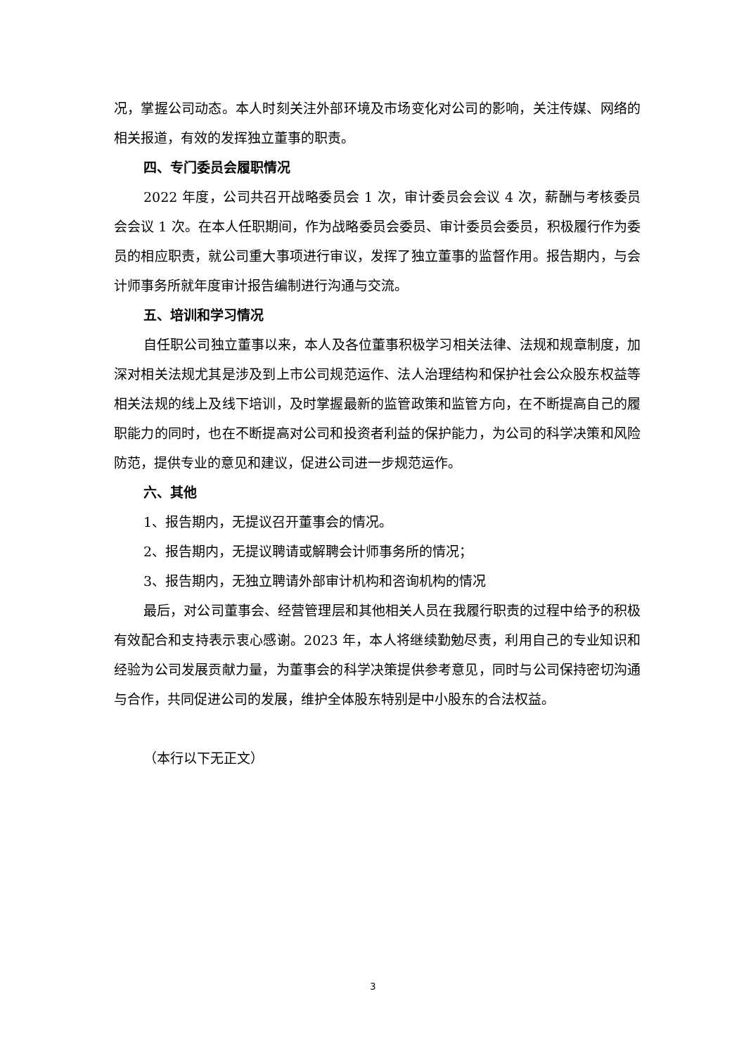况，掌握公司动态。本人时刻关注外部环境及市场变化对公司的影响，关注传媒、网络的相关报道，有效的发挥独立董事的职责。
四、专门委员会履职情况
2022 年度，公司共召开战略委员会 1 次，审计委员会会议 4 次，薪酬与考核委员会会议 1 次。在本人任职期间，作为战略委员会委员、审计委员会委员，积极履行作为委员的相应职责，就公司重大事项进行审议，发挥了独立董事的监督作用。报告期内，与会计师事务所就年度审计报告编制进行沟通与交流。
五、培训和学习情况
自任职公司独立董事以来，本人及各位董事积极学习相关法律、法规和规章制度，加深对相关法规尤其是涉及到上市公司规范运作、法人治理结构和保护社会公众股东权益等相关法规的线上及线下培训，及时掌握最新的监管政策和监管方向，在不断提高自己的履职能力的同时，也在不断提高对公司和投资者利益的保护能力，为公司的科学决策和风险防范，提供专业的意见和建议，促进公司进一步规范运作。
六、其他
1、报告期内，无提议召开董事会的情况。
2、报告期内，无提议聘请或解聘会计师事务所的情况；
3、报告期内，无独立聘请外部审计机构和咨询机构的情况
最后，对公司董事会、经营管理层和其他相关人员在我履行职责的过程中给予的积极有效配合和支持表示衷心感谢。2023 年，本人将继续勤勉尽责，利用自己的专业知识和经验为公司发展贡献力量，为董事会的科学决策提供参考意见，同时与公司保持密切沟通与合作，共同促进公司的发展，维护全体股东特别是中小股东的合法权益。
（本行以下无正文）
3